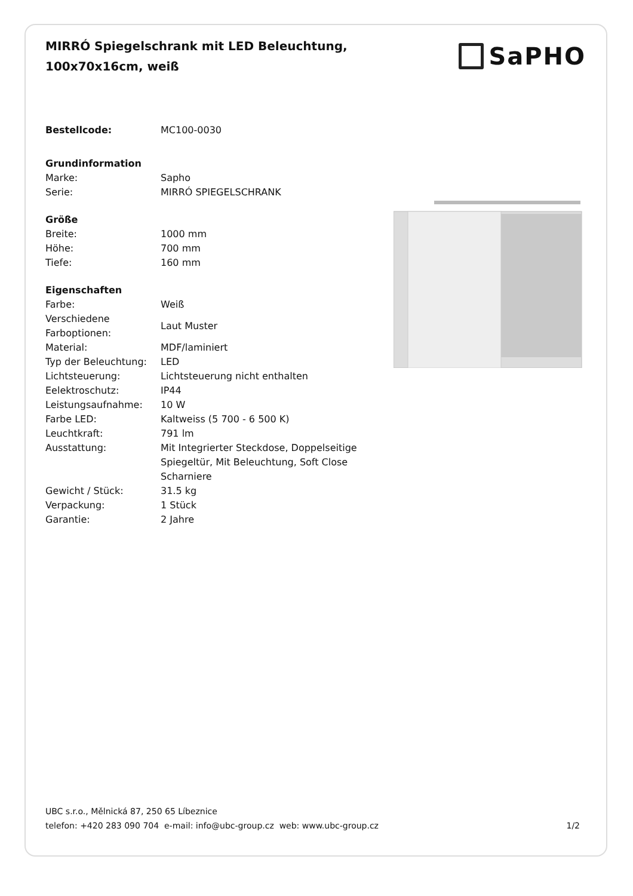MIRRÓ Spiegelschrank mit LED Beleuchtung,
100x70x16cm, weiß
SaPHO
| Bestellcode: | MC100-0030 |
| Grundinformation | |
| Marke: | Sapho |
| Serie: | MIRRÓ SPIEGELSCHRANK |
| Größe | |
| Breite: | 1000 mm |
| Höhe: | 700 mm |
| Tiefe: | 160 mm |
| Eigenschaften | |
| Farbe: | Weiß |
| Verschiedene Farboptionen: | Laut Muster |
| Material: | MDF/laminiert |
| Typ der Beleuchtung: | LED |
| Lichtsteuerung: | Lichtsteuerung nicht enthalten |
| Eelektroschutz: | IP44 |
| Leistungsaufnahme: | 10 W |
| Farbe LED: | Kaltweiss (5 700 - 6 500 K) |
| Leuchtkraft: | 791 lm |
| Ausstattung: | Mit Integrierter Steckdose, Doppelseitige Spiegeltür, Mit Beleuchtung, Soft Close Scharniere |
| Gewicht / Stück: | 31.5 kg |
| Verpackung: | 1 Stück |
| Garantie: | 2 Jahre |
UBC s.r.o., Mělnická 87, 250 65 Líbeznice
telefon: +420 283 090 704 e-mail: info@ubc-group.cz web: www.ubc-group.cz
1/2